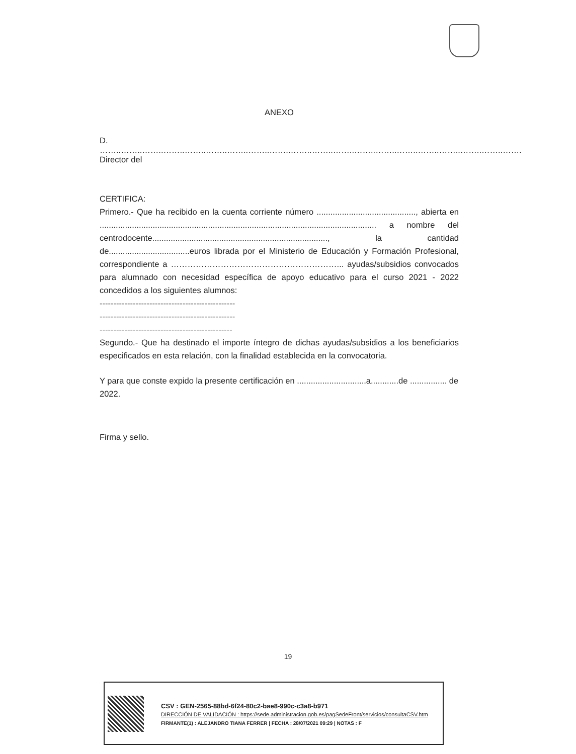ANEXO
D.
……..……..……..……..……..……..……..……..……..……..……..……..……..……..……..……..……..……..……..…….
Director del
CERTIFICA:
Primero.- Que ha recibido en la cuenta corriente número ..........................................., abierta en ........................................................................................................................ a nombre del centrodocente............................................................................, la cantidad de...................................euros librada por el Ministerio de Educación y Formación Profesional, correspondiente a ……………………………………………………... ayudas/subsidios convocados para alumnado con necesidad específica de apoyo educativo para el curso 2021 - 2022 concedidos a los siguientes alumnos:
-------------------------------------------------
-------------------------------------------------
------------------------------------------------
Segundo.- Que ha destinado el importe íntegro de dichas ayudas/subsidios a los beneficiarios especificados en esta relación, con la finalidad establecida en la convocatoria.
Y para que conste expido la presente certificación en ..............................a............de ................ de 2022.
Firma y sello.
19
CSV : GEN-2565-88bd-6f24-80c2-bae8-990c-c3a8-b971
DIRECCIÓN DE VALIDACIÓN : https://sede.administracion.gob.es/pagSedeFront/servicios/consultaCSV.htm
FIRMANTE(1) : ALEJANDRO TIANA FERRER | FECHA : 28/07/2021 09:29 | NOTAS : F